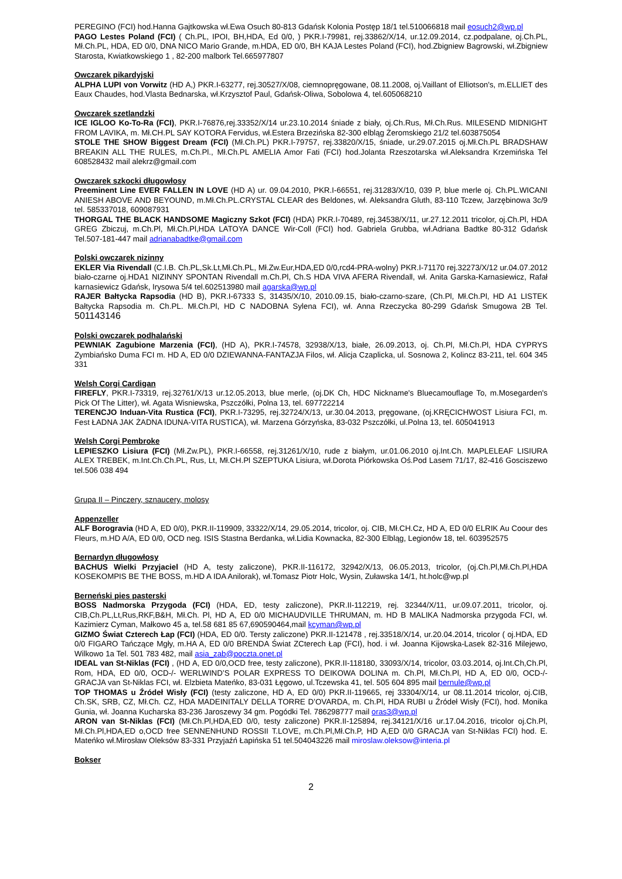PEREGINO (FCI) hod.Hanna Gajtkowska wł.Ewa Osuch 80-813 Gdańsk Kolonia Postęp 18/1 tel.510066818 mail eosuch2@wp.pl
PAGO Lestes Poland (FCI) ( Ch.PL, IPOI, BH,HDA, Ed 0/0, ) PKR.I-79981, rej.33862/X/14, ur.12.09.2014, cz.podpalane, oj.Ch.PL, Mł.Ch.PL, HDA, ED 0/0, DNA NICO Mario Grande, m.HDA, ED 0/0, BH KAJA Lestes Poland (FCI), hod.Zbigniew Bagrowski, wł.Zbigniew Starosta, Kwiatkowskiego 1 , 82-200 malbork Tel.665977807
Owczarek pikardyjski
ALPHA LUPI von Vorwitz (HD A,) PKR.I-63277, rej.30527/X/08, ciemnopręgowane, 08.11.2008, oj.Vaillant of Elliotson's, m.ELLIET des Eaux Chaudes, hod.Vlasta Bednarska, wł.Krzysztof Paul, Gdańsk-Oliwa, Sobolowa 4, tel.605068210
Owczarek szetlandzki
ICE IGLOO Ko-To-Ra (FCI), PKR.I-76876,rej.33352/X/14 ur.23.10.2014 śniade z biały, oj.Ch.Rus, Mł.Ch.Rus. MILESEND MIDNIGHT FROM LAVIKA, m. Mł.CH.PL SAY KOTORA Fervidus, wł.Estera Brzezińska 82-300 elbląg Żeromskiego 21/2 tel.603875054
STOLE THE SHOW Biggest Dream (FCI) (Mł.Ch.PL) PKR.I-79757, rej.33820/X/15, śniade, ur.29.07.2015 oj.Mł.Ch.PL BRADSHAW BREAKIN ALL THE RULES, m.Ch.Pl., Mł.Ch.PL AMELIA Amor Fati (FCI) hod.Jolanta Rzeszotarska wł.Aleksandra Krzemińska Tel 608528432 mail alekrz@gmail.com
Owczarek szkocki długowłosy
Preeminent Line EVER FALLEN IN LOVE (HD A) ur. 09.04.2010, PKR.I-66551, rej.31283/X/10, 039 P, blue merle oj. Ch.PL.WICANI ANIESH ABOVE AND BEYOUND, m.Mł.Ch.PL.CRYSTAL CLEAR des Beldones, wł. Aleksandra Gluth, 83-110 Tczew, Jarzębinowa 3c/9 tel. 585337018, 609087931
THORGAL THE BLACK HANDSOME Magiczny Szkot (FCI) (HDA) PKR.I-70489, rej.34538/X/11, ur.27.12.2011 tricolor, oj.Ch.Pl, HDA GREG Zbiczuj, m.Ch.Pl, Mł.Ch.Pl,HDA LATOYA DANCE Wir-Coll (FCI) hod. Gabriela Grubba, wł.Adriana Badtke 80-312 Gdańsk Tel.507-181-447 mail adrianabadtke@gmail.com
Polski owczarek nizinny
EKLER Via Rivendall (C.I.B. Ch.PL,Sk.Lt,Mł.Ch.PL, Mł.Zw.Eur,HDA,ED 0/0,rcd4-PRA-wolny) PKR.I-71170 rej.32273/X/12 ur.04.07.2012 biało-czarne oj.HDA1 NIZINNY SPONTAN Rivendall m.Ch.Pl, Ch.S HDA VIVA AFERA Rivendall, wł. Anita Garska-Karnasiewicz, Rafał karnasiewicz Gdańsk, Irysowa 5/4 tel.602513980 mail agarska@wp.pl
RAJER Bałtycka Rapsodia (HD B), PKR.I-67333 S, 31435/X/10, 2010.09.15, biało-czarno-szare, (Ch.Pl, Mł.Ch.Pl, HD A1 LISTEK Bałtycka Rapsodia m. Ch.PL. Mł.Ch.Pl, HD C NADOBNA Sylena FCI), wł. Anna Rzeczycka 80-299 Gdańsk Smugowa 2B Tel. 501143146
Polski owczarek podhalański
PEWNIAK Zagubione Marzenia (FCI), (HD A), PKR.I-74578, 32938/X/13, białe, 26.09.2013, oj. Ch.Pl, Mł.Ch.Pl, HDA CYPRYS Zymbiańsko Duma FCI m. HD A, ED 0/0 DZIEWANNA-FANTAZJA Filos, wł. Alicja Czaplicka, ul. Sosnowa 2, Kolincz 83-211, tel. 604 345 331
Welsh Corgi Cardigan
FIREFLY, PKR.I-73319, rej.32761/X/13 ur.12.05.2013, blue merle, (oj.DK Ch, HDC Nickname's Bluecamouflage To, m.Mosegarden's Pick Of The Litter), wł. Agata Wisniewska, Pszczółki, Polna 13, tel. 697722214
TERENCJO Induan-Vita Rustica (FCI), PKR.I-73295, rej.32724/X/13, ur.30.04.2013, pręgowane, (oj.KRĘCICHWOST Lisiura FCI, m. Fest ŁADNA JAK ŻADNA IDUNA-VITA RUSTICA), wł. Marzena Górzyńska, 83-032 Pszczółki, ul.Polna 13, tel. 605041913
Welsh Corgi Pembroke
LEPIESZKO Lisiura (FCI) (Mł.Zw.PL), PKR.I-66558, rej.31261/X/10, rude z białym, ur.01.06.2010 oj.Int.Ch. MAPLELEAF LISIURA ALEX TREBEK, m.Int.Ch.Ch.PL, Rus, Lt, Mł.CH.Pl SZEPTUKA Lisiura, wł.Dorota Piórkowska Oś.Pod Lasem 71/17, 82-416 Gosciszewo tel.506 038 494
Grupa II – Pinczery, sznaucery, molosy
Appenzeller
ALF Borogravia (HD A, ED 0/0), PKR.II-119909, 33322/X/14, 29.05.2014, tricolor, oj. CIB, Mł.CH.Cz, HD A, ED 0/0 ELRIK Au Coour des Fleurs, m.HD A/A, ED 0/0, OCD neg. ISIS Stastna Berdanka, wł.Lidia Kownacka, 82-300 Elbląg, Legionów 18, tel. 603952575
Bernardyn długowłosy
BACHUS Wielki Przyjaciel (HD A, testy zaliczone), PKR.II-116172, 32942/X/13, 06.05.2013, tricolor, (oj.Ch.Pl,Mł.Ch.Pl,HDA KOSEKOMPIS BE THE BOSS, m.HD A IDA Anilorak), wł.Tomasz Piotr Holc, Wysin, Zuławska 14/1, ht.holc@wp.pl
Berneński pies pasterski
BOSS Nadmorska Przygoda (FCI) (HDA, ED, testy zaliczone), PKR.II-112219, rej. 32344/X/11, ur.09.07.2011, tricolor, oj. CIB,Ch.PL,Lt,Rus,RKF,B&H, Mł.Ch. Pl, HD A, ED 0/0 MICHAUDVILLE THRUMAN, m. HD B MALIKA Nadmorska przygoda FCI, wł. Kazimierz Cyman, Małkowo 45 a, tel.58 681 85 67,690590464,mail kcyman@wp.pl
GIZMO Świat Czterech Łap (FCI) (HDA, ED 0/0. Tersty zaliczone) PKR.II-121478 , rej.33518/X/14, ur.20.04.2014, tricolor ( oj.HDA, ED 0/0 FIGARO Tańczące Mgły, m.HA A, ED 0/0 BRENDA Świat ZCterech Łap (FCI), hod. i wł. Joanna Kijowska-Lasek 82-316 Milejewo, Wilkowo 1a Tel. 501 783 482, mail asia_zab@poczta.onet.pl
IDEAL van St-Niklas (FCI) , (HD A, ED 0/0,OCD free, testy zaliczone), PKR.II-118180, 33093/X/14, tricolor, 03.03.2014, oj.Int.Ch,Ch.Pl, Rom, HDA, ED 0/0, OCD-/- WERLWIND’S POLAR EXPRESS TO DEIKOWA DOLINA m. Ch.Pl, Mł.Ch.Pl, HD A, ED 0/0, OCD-/- GRACJA van St-Niklas FCI, wł. Elzbieta Mateńko, 83-031 Łęgowo, ul.Tczewska 41, tel. 505 604 895 mail bernule@wp.pl
TOP THOMAS u Źródeł Wisły (FCI) (testy zaliczone, HD A, ED 0/0) PKR.II-119665, rej 33304/X/14, ur 08.11.2014 tricolor, oj.CIB, Ch.SK, SRB, CZ, Mł.Ch. CZ, HDA MADEINITALY DELLA TORRE D’OVARDA, m. Ch.Pl, HDA RUBI u Źródeł Wisły (FCI), hod. Monika Gunia, wł. Joanna Kucharska 83-236 Jaroszewy 34 gm. Pogódki Tel. 786298777 mail oras3@wp.pl
ARON van St-Niklas (FCI) (Mł.Ch.Pl,HDA,ED 0/0, testy zaliczone) PKR.II-125894, rej.34121/X/16 ur.17.04.2016, tricolor oj.Ch.Pl, Mł.Ch.Pl,HDA,ED o,OCD free SENNENHUND ROSSII T.LOVE, m.Ch.Pl,Mł.Ch.P, HD A,ED 0/0 GRACJA van St-Niklas FCI) hod. E. Mateńko wł.Mirosław Oleksów 83-331 Przyjaźń Łapińska 51 tel.504043226 mail miroslaw.oleksow@interia.pl
Bokser
2